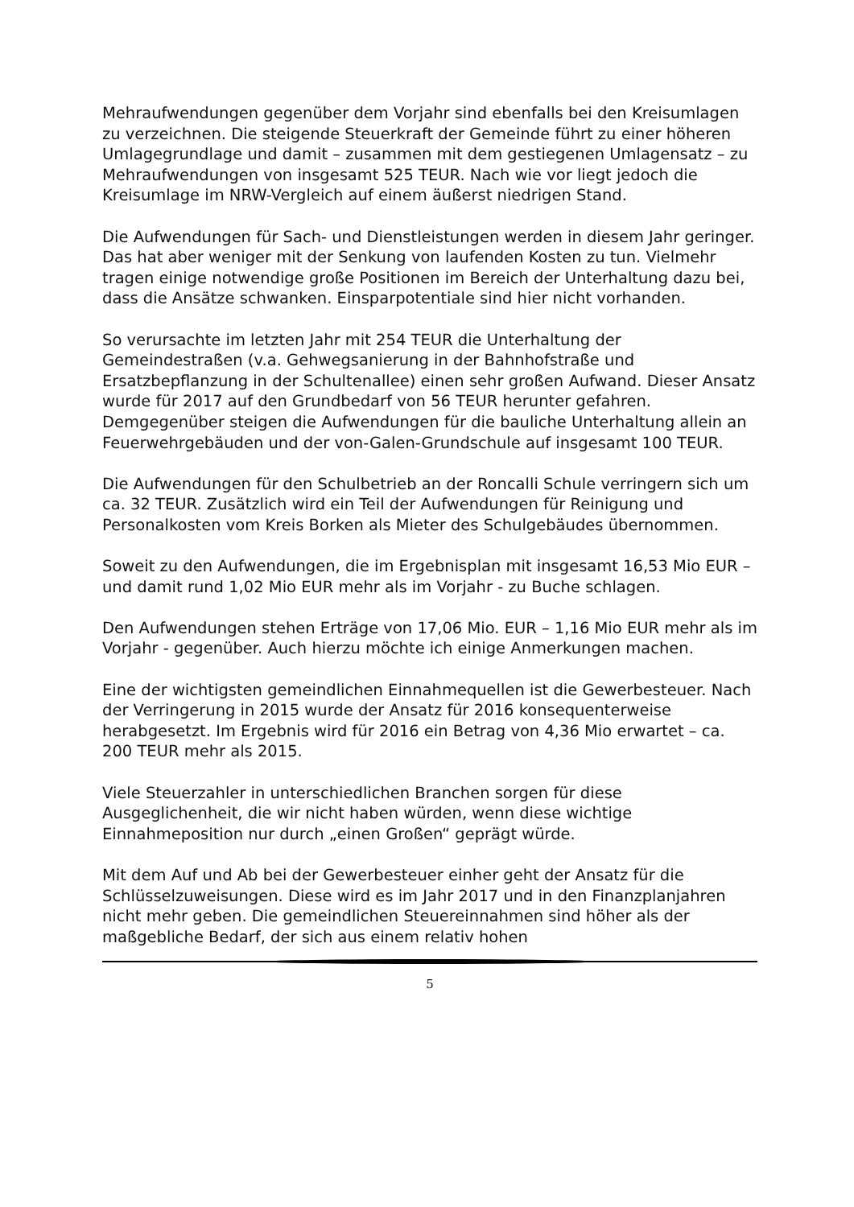Mehraufwendungen gegenüber dem Vorjahr sind ebenfalls bei den Kreisumlagen zu verzeichnen. Die steigende Steuerkraft der Gemeinde führt zu einer höheren Umlagegrundlage und damit – zusammen mit dem gestiegenen Umlagensatz – zu Mehraufwendungen von insgesamt 525 TEUR. Nach wie vor liegt jedoch die Kreisumlage im NRW-Vergleich auf einem äußerst niedrigen Stand.
Die Aufwendungen für Sach- und Dienstleistungen werden in diesem Jahr geringer. Das hat aber weniger mit der Senkung von laufenden Kosten zu tun. Vielmehr tragen einige notwendige große Positionen im Bereich der Unterhaltung dazu bei, dass die Ansätze schwanken. Einsparpotentiale sind hier nicht vorhanden.
So verursachte im letzten Jahr mit 254 TEUR die Unterhaltung der Gemeindestraßen (v.a. Gehwegsanierung in der Bahnhofstraße und Ersatzbepflanzung in der Schultenallee) einen sehr großen Aufwand. Dieser Ansatz wurde für 2017 auf den Grundbedarf von 56 TEUR herunter gefahren. Demgegenüber steigen die Aufwendungen für die bauliche Unterhaltung allein an Feuerwehrgebäuden und der von-Galen-Grundschule auf insgesamt 100 TEUR.
Die Aufwendungen für den Schulbetrieb an der Roncalli Schule verringern sich um ca. 32 TEUR. Zusätzlich wird ein Teil der Aufwendungen für Reinigung und Personalkosten vom Kreis Borken als Mieter des Schulgebäudes übernommen.
Soweit zu den Aufwendungen, die im Ergebnisplan mit insgesamt 16,53 Mio EUR – und damit rund 1,02 Mio EUR mehr als im Vorjahr - zu Buche schlagen.
Den Aufwendungen stehen Erträge von 17,06 Mio. EUR – 1,16 Mio EUR mehr als im Vorjahr - gegenüber. Auch hierzu möchte ich einige Anmerkungen machen.
Eine der wichtigsten gemeindlichen Einnahmequellen ist die Gewerbesteuer. Nach der Verringerung in 2015 wurde der Ansatz für 2016 konsequenterweise herabgesetzt. Im Ergebnis wird für 2016 ein Betrag von 4,36 Mio erwartet – ca. 200 TEUR mehr als 2015.
Viele Steuerzahler in unterschiedlichen Branchen sorgen für diese Ausgeglichenheit, die wir nicht haben würden, wenn diese wichtige Einnahmeposition nur durch „einen Großen“ geprägt würde.
Mit dem Auf und Ab bei der Gewerbesteuer einher geht der Ansatz für die Schlüsselzuweisungen. Diese wird es im Jahr 2017 und in den Finanzplanjahren nicht mehr geben. Die gemeindlichen Steuereinnahmen sind höher als der maßgebliche Bedarf, der sich aus einem relativ hohen
5